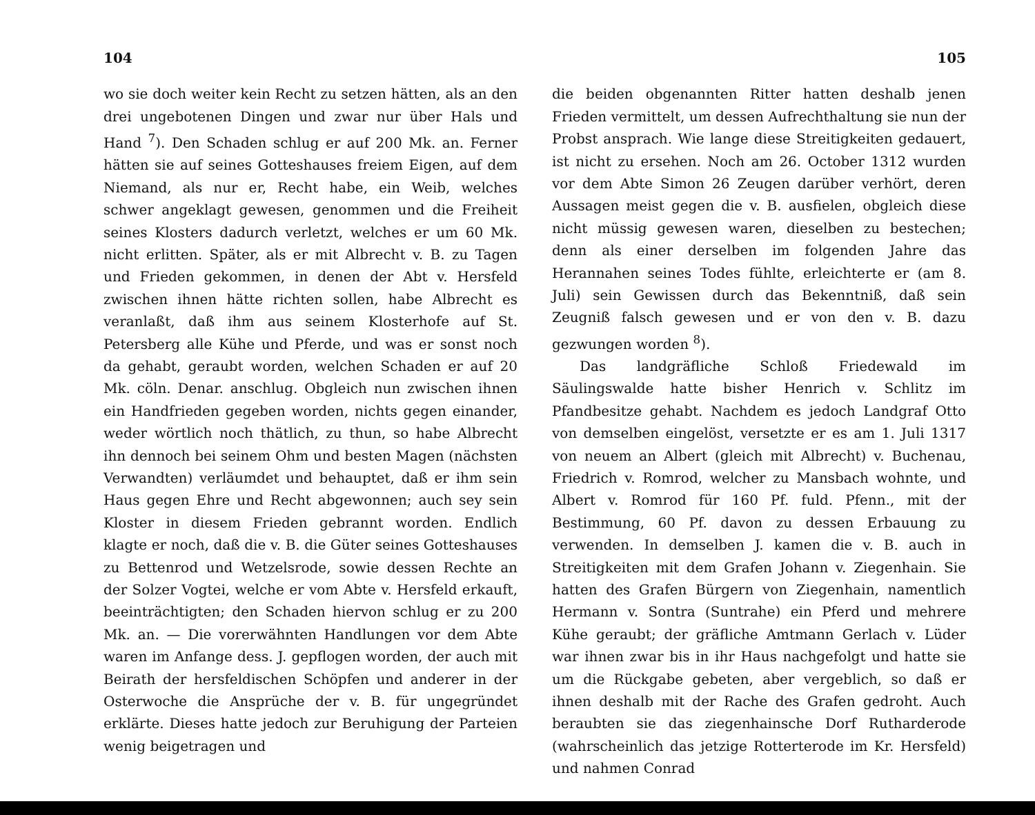104
wo sie doch weiter kein Recht zu setzen hätten, als an den drei ungebotenen Dingen und zwar nur über Hals und Hand <sup>7</sup>). Den Schaden schlug er auf 200 Mk. an. Ferner hätten sie auf seines Gotteshauses freiem Eigen, auf dem Niemand, als nur er, Recht habe, ein Weib, welches schwer angeklagt gewesen, genommen und die Freiheit seines Klosters dadurch verletzt, welches er um 60 Mk. nicht erlitten. Später, als er mit Albrecht v. B. zu Tagen und Frieden gekommen, in denen der Abt v. Hersfeld zwischen ihnen hätte richten sollen, habe Albrecht es veranlaßt, daß ihm aus seinem Klosterhofe auf St. Petersberg alle Kühe und Pferde, und was er sonst noch da gehabt, geraubt worden, welchen Schaden er auf 20 Mk. cöln. Denar. anschlug. Obgleich nun zwischen ihnen ein Handfrieden gegeben worden, nichts gegen einander, weder wörtlich noch thätlich, zu thun, so habe Albrecht ihn dennoch bei seinem Ohm und besten Magen (nächsten Verwandten) verläumdet und behauptet, daß er ihm sein Haus gegen Ehre und Recht abgewonnen; auch sey sein Kloster in diesem Frieden gebrannt worden. Endlich klagte er noch, daß die v. B. die Güter seines Gotteshauses zu Bettenrod und Wetzelsrode, sowie dessen Rechte an der Solzer Vogtei, welche er vom Abte v. Hersfeld erkauft, beeinträchtigten; den Schaden hiervon schlug er zu 200 Mk. an. — Die vorerwähnten Handlungen vor dem Abte waren im Anfange dess. J. gepflogen worden, der auch mit Beirath der hersfeldischen Schöpfen und anderer in der Osterwoche die Ansprüche der v. B. für ungegründet erklärte. Dieses hatte jedoch zur Beruhigung der Parteien wenig beigetragen und
105
die beiden obgenannten Ritter hatten deshalb jenen Frieden vermittelt, um dessen Aufrechthaltung sie nun der Probst ansprach. Wie lange diese Streitigkeiten gedauert, ist nicht zu ersehen. Noch am 26. October 1312 wurden vor dem Abte Simon 26 Zeugen darüber verhört, deren Aussagen meist gegen die v. B. ausfielen, obgleich diese nicht müssig gewesen waren, dieselben zu bestechen; denn als einer derselben im folgenden Jahre das Herannahen seines Todes fühlte, erleichterte er (am 8. Juli) sein Gewissen durch das Bekenntniß, daß sein Zeugniß falsch gewesen und er von den v. B. dazu gezwungen worden <sup>8</sup>).
Das landgräfliche Schloß Friedewald im Säulingswalde hatte bisher Henrich v. Schlitz im Pfandbesitze gehabt. Nachdem es jedoch Landgraf Otto von demselben eingelöst, versetzte er es am 1. Juli 1317 von neuem an Albert (gleich mit Albrecht) v. Buchenau, Friedrich v. Romrod, welcher zu Mansbach wohnte, und Albert v. Romrod für 160 Pf. fuld. Pfenn., mit der Bestimmung, 60 Pf. davon zu dessen Erbauung zu verwenden. In demselben J. kamen die v. B. auch in Streitigkeiten mit dem Grafen Johann v. Ziegenhain. Sie hatten des Grafen Bürgern von Ziegenhain, namentlich Hermann v. Sontra (Suntrahe) ein Pferd und mehrere Kühe geraubt; der gräfliche Amtmann Gerlach v. Lüder war ihnen zwar bis in ihr Haus nachgefolgt und hatte sie um die Rückgabe gebeten, aber vergeblich, so daß er ihnen deshalb mit der Rache des Grafen gedroht. Auch beraubten sie das ziegenhainsche Dorf Rutharderode (wahrscheinlich das jetzige Rotterterode im Kr. Hersfeld) und nahmen Conrad